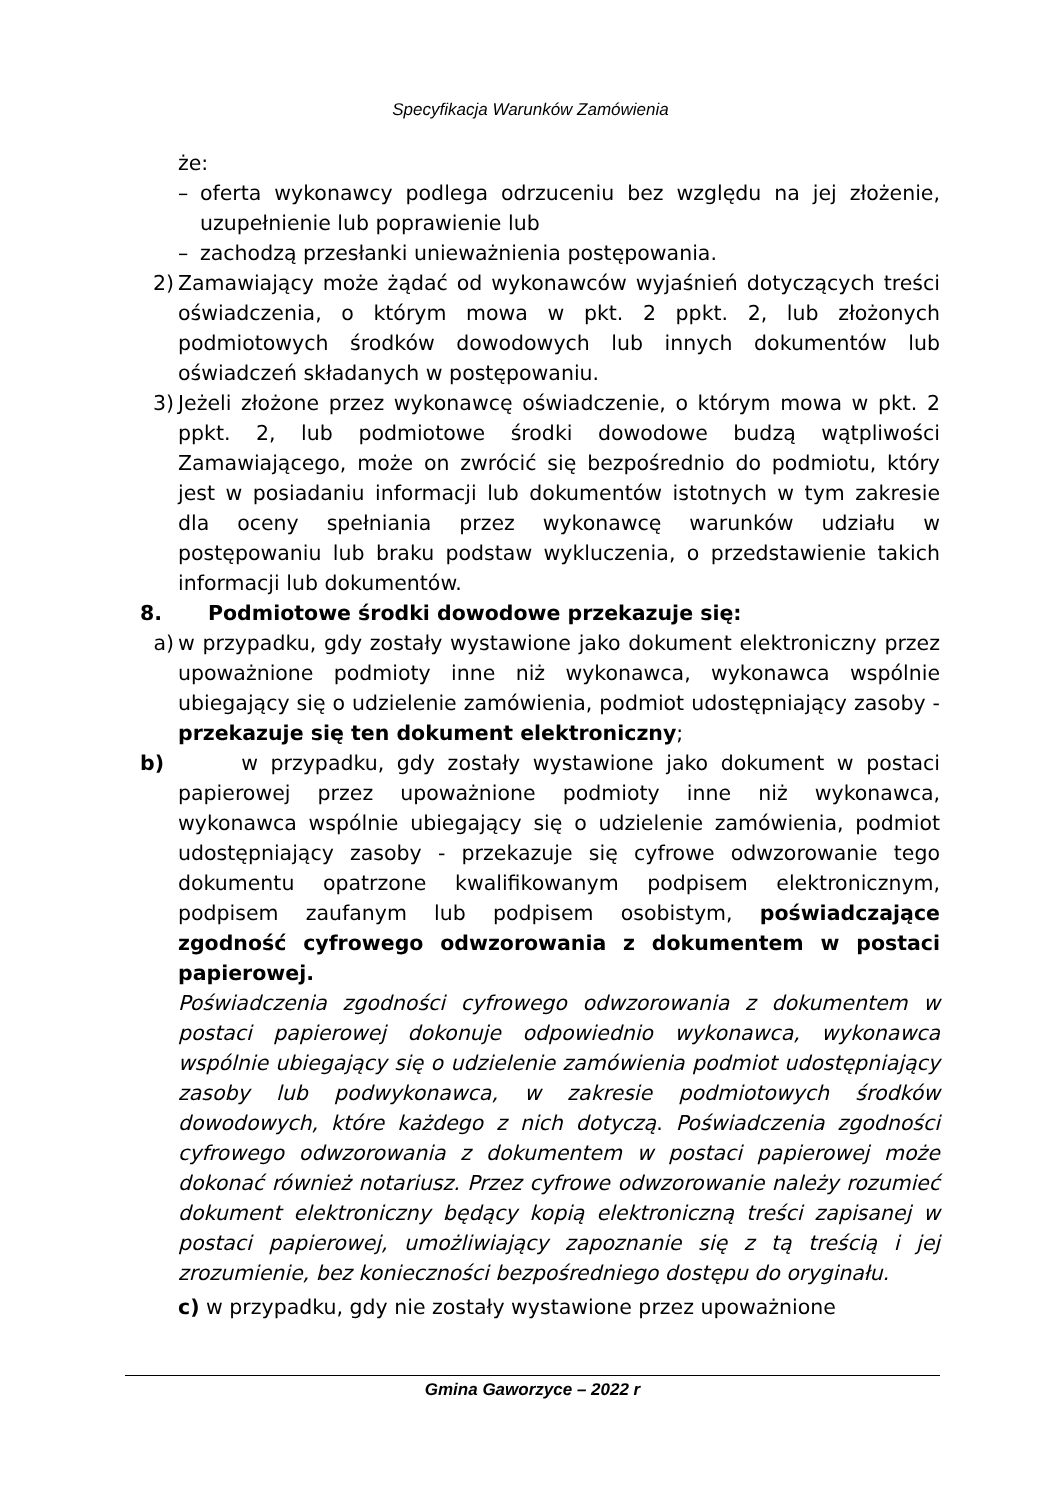Specyfikacja Warunków Zamówienia
że:
– oferta wykonawcy podlega odrzuceniu bez względu na jej złożenie, uzupełnienie lub poprawienie lub
– zachodzą przesłanki unieważnienia postępowania.
2) Zamawiający może żądać od wykonawców wyjaśnień dotyczących treści oświadczenia, o którym mowa w pkt. 2 ppkt. 2, lub złożonych podmiotowych środków dowodowych lub innych dokumentów lub oświadczeń składanych w postępowaniu.
3) Jeżeli złożone przez wykonawcę oświadczenie, o którym mowa w pkt. 2 ppkt. 2, lub podmiotowe środki dowodowe budzą wątpliwości Zamawiającego, może on zwrócić się bezpośrednio do podmiotu, który jest w posiadaniu informacji lub dokumentów istotnych w tym zakresie dla oceny spełniania przez wykonawcę warunków udziału w postępowaniu lub braku podstaw wykluczenia, o przedstawienie takich informacji lub dokumentów.
8. Podmiotowe środki dowodowe przekazuje się:
a) w przypadku, gdy zostały wystawione jako dokument elektroniczny przez upoważnione podmioty inne niż wykonawca, wykonawca wspólnie ubiegający się o udzielenie zamówienia, podmiot udostępniający zasoby - przekazuje się ten dokument elektroniczny;
b) w przypadku, gdy zostały wystawione jako dokument w postaci papierowej przez upoważnione podmioty inne niż wykonawca, wykonawca wspólnie ubiegający się o udzielenie zamówienia, podmiot udostępniający zasoby - przekazuje się cyfrowe odwzorowanie tego dokumentu opatrzone kwalifikowanym podpisem elektronicznym, podpisem zaufanym lub podpisem osobistym, poświadczające zgodność cyfrowego odwzorowania z dokumentem w postaci papierowej.
Poświadczenia zgodności cyfrowego odwzorowania z dokumentem w postaci papierowej dokonuje odpowiednio wykonawca, wykonawca wspólnie ubiegający się o udzielenie zamówienia podmiot udostępniający zasoby lub podwykonawca, w zakresie podmiotowych środków dowodowych, które każdego z nich dotyczą. Poświadczenia zgodności cyfrowego odwzorowania z dokumentem w postaci papierowej może dokonać również notariusz. Przez cyfrowe odwzorowanie należy rozumieć dokument elektroniczny będący kopią elektroniczną treści zapisanej w postaci papierowej, umożliwiający zapoznanie się z tą treścią i jej zrozumienie, bez konieczności bezpośredniego dostępu do oryginału.
c) w przypadku, gdy nie zostały wystawione przez upoważnione
Gmina Gaworzyce – 2022 r